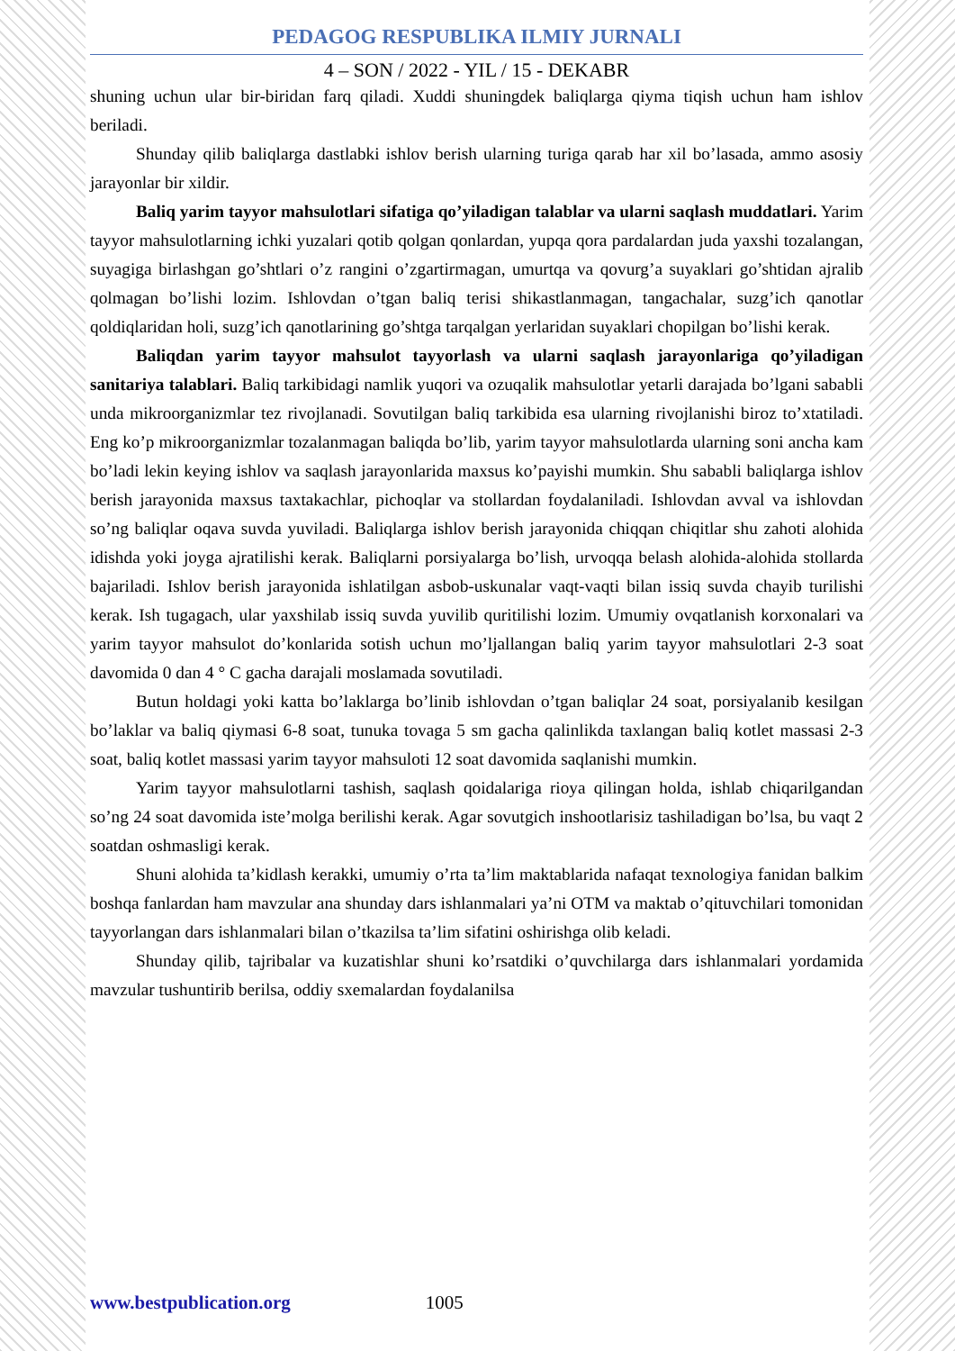PEDAGOG RESPUBLIKA ILMIY JURNALI
4 – SON / 2022 - YIL / 15 - DEKABR
shuning uchun ular bir-biridan farq qiladi. Xuddi shuningdek baliqlarga qiyma tiqish uchun ham ishlov beriladi.
Shunday qilib baliqlarga dastlabki ishlov berish ularning turiga qarab har xil bo’lasada, ammo asosiy jarayonlar bir xildir.
Baliq yarim tayyor mahsulotlari sifatiga qo’yiladigan talablar va ularni saqlash muddatlari. Yarim tayyor mahsulotlarning ichki yuzalari qotib qolgan qonlardan, yupqa qora pardalardan juda yaxshi tozalangan, suyagiga birlashgan go’shtlari o’z rangini o’zgartirmagan, umurtqa va qovurg’a suyaklari go’shtidan ajralib qolmagan bo’lishi lozim. Ishlovdan o’tgan baliq terisi shikastlanmagan, tangachalar, suzg’ich qanotlar qoldiqlaridan holi, suzg’ich qanotlarining go’shtga tarqalgan yerlaridan suyaklari chopilgan bo’lishi kerak.
Baliqdan yarim tayyor mahsulot tayyorlash va ularni saqlash jarayonlariga qo’yiladigan sanitariya talablari. Baliq tarkibidagi namlik yuqori va ozuqalik mahsulotlar yetarli darajada bo’lgani sababli unda mikroorganizmlar tez rivojlanadi. Sovutilgan baliq tarkibida esa ularning rivojlanishi biroz to’xtatiladi. Eng ko’p mikroorganizmlar tozalanmagan baliqda bo’lib, yarim tayyor mahsulotlarda ularning soni ancha kam bo’ladi lekin keying ishlov va saqlash jarayonlarida maxsus ko’payishi mumkin. Shu sababli baliqlarga ishlov berish jarayonida maxsus taxtakachlar, pichoqlar va stollardan foydalaniladi. Ishlovdan avval va ishlovdan so’ng baliqlar oqava suvda yuviladi. Baliqlarga ishlov berish jarayonida chiqqan chiqitlar shu zahoti alohida idishda yoki joyga ajratilishi kerak. Baliqlarni porsiyalarga bo’lish, urvoqqa belash alohida-alohida stollarda bajariladi. Ishlov berish jarayonida ishlatilgan asbob-uskunalar vaqt-vaqti bilan issiq suvda chayib turilishi kerak. Ish tugagach, ular yaxshilab issiq suvda yuvilib quritilishi lozim. Umumiy ovqatlanish korxonalari va yarim tayyor mahsulot do’konlarida sotish uchun mo’ljallangan baliq yarim tayyor mahsulotlari 2-3 soat davomida 0 dan 4 ° C gacha darajali moslamada sovutiladi.
Butun holdagi yoki katta bo’laklarga bo’linib ishlovdan o’tgan baliqlar 24 soat, porsiyalanib kesilgan bo’laklar va baliq qiymasi 6-8 soat, tunuka tovaga 5 sm gacha qalinlikda taxlangan baliq kotlet massasi 2-3 soat, baliq kotlet massasi yarim tayyor mahsuloti 12 soat davomida saqlanishi mumkin.
Yarim tayyor mahsulotlarni tashish, saqlash qoidalariga rioya qilingan holda, ishlab chiqarilgandan so’ng 24 soat davomida iste’molga berilishi kerak. Agar sovutgich inshootlarisiz tashiladigan bo’lsa, bu vaqt 2 soatdan oshmasligi kerak.
Shuni alohida ta’kidlash kerakki, umumiy o’rta ta’lim maktablarida nafaqat texnologiya fanidan balkim boshqa fanlardan ham mavzular ana shunday dars ishlanmalari ya’ni OTM va maktab o’qituvchilari tomonidan tayyorlangan dars ishlanmalari bilan o’tkazilsa ta’lim sifatini oshirishga olib keladi.
Shunday qilib, tajribalar va kuzatishlar shuni ko’rsatdiki o’quvchilarga dars ishlanmalari yordamida mavzular tushuntirib berilsa, oddiy sxemalardan foydalanilsa
www.bestpublication.org 1005